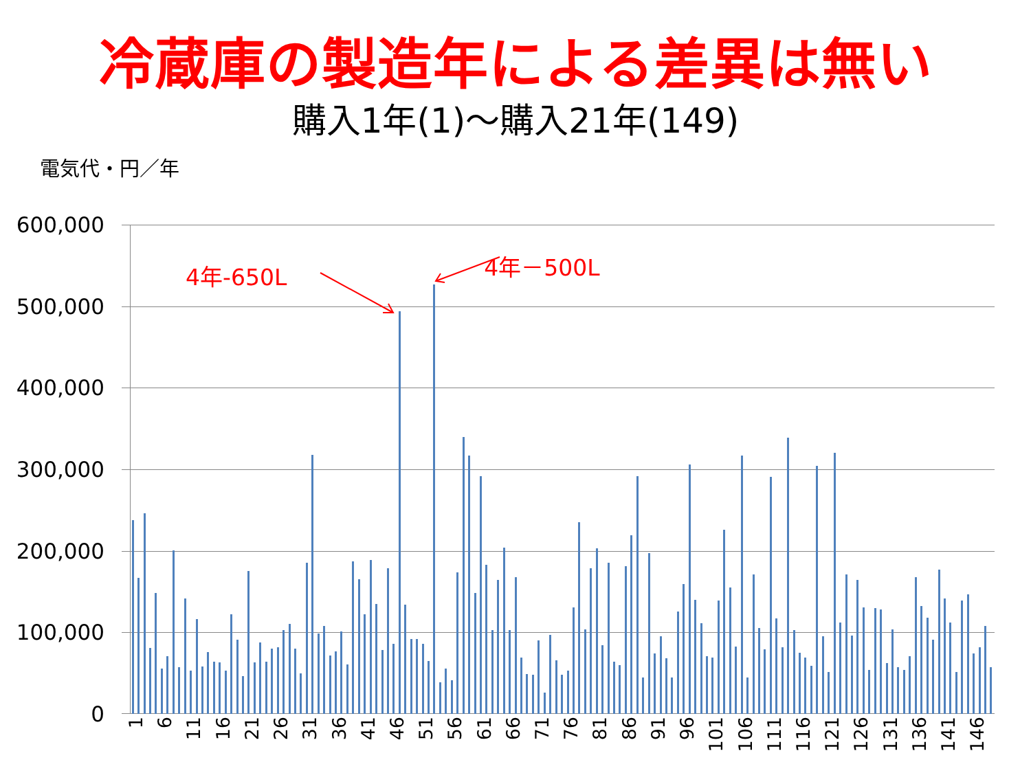冷蔵庫の製造年による差異は無い
購入1年(1)～購入21年(149)
電気代・円／年
600,000
500,000
400,000
300,000
200,000
100,000
0
4年-650L 4年－500L
1 6 11 16 21 26 31 36 41 46 51 56 61 66 71 76 81 86 91 96 101 106 111 116 121 126 131 136 141 146